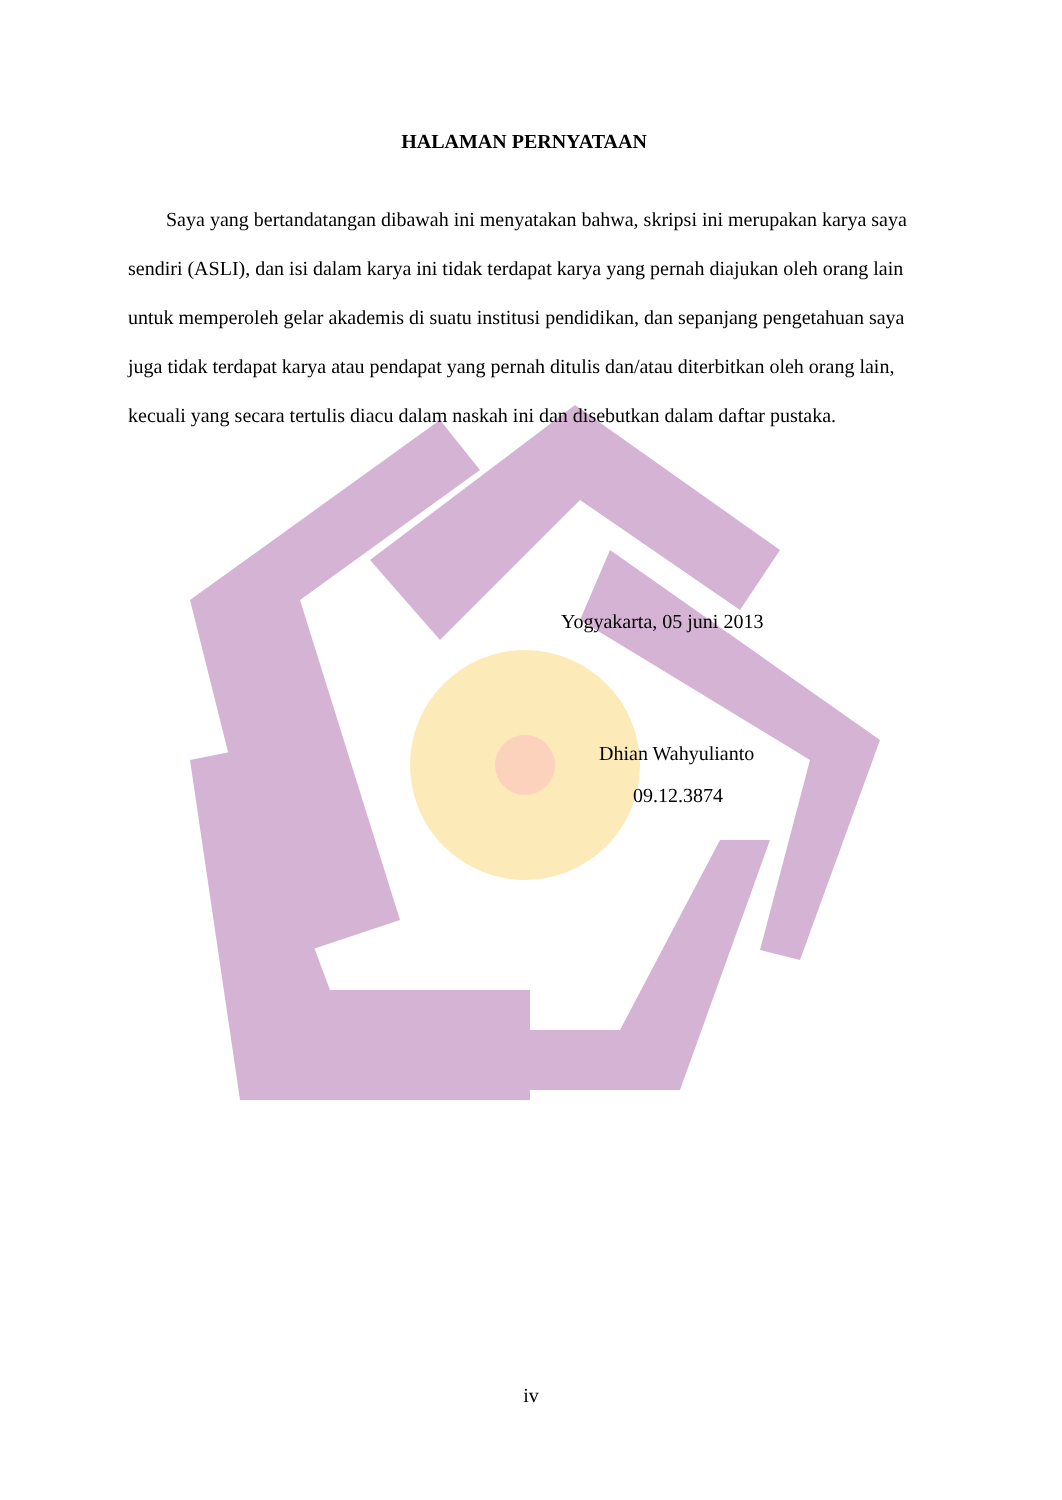HALAMAN PERNYATAAN
Saya yang bertandatangan dibawah ini menyatakan bahwa, skripsi ini merupakan karya saya sendiri (ASLI), dan isi dalam karya ini tidak terdapat karya yang pernah diajukan oleh orang lain untuk memperoleh gelar akademis di suatu institusi pendidikan, dan sepanjang pengetahuan saya juga tidak terdapat karya atau pendapat yang pernah ditulis dan/atau diterbitkan oleh orang lain, kecuali yang secara tertulis diacu dalam naskah ini dan disebutkan dalam daftar pustaka.
Yogyakarta, 05 juni 2013
Dhian Wahyulianto
09.12.3874
iv